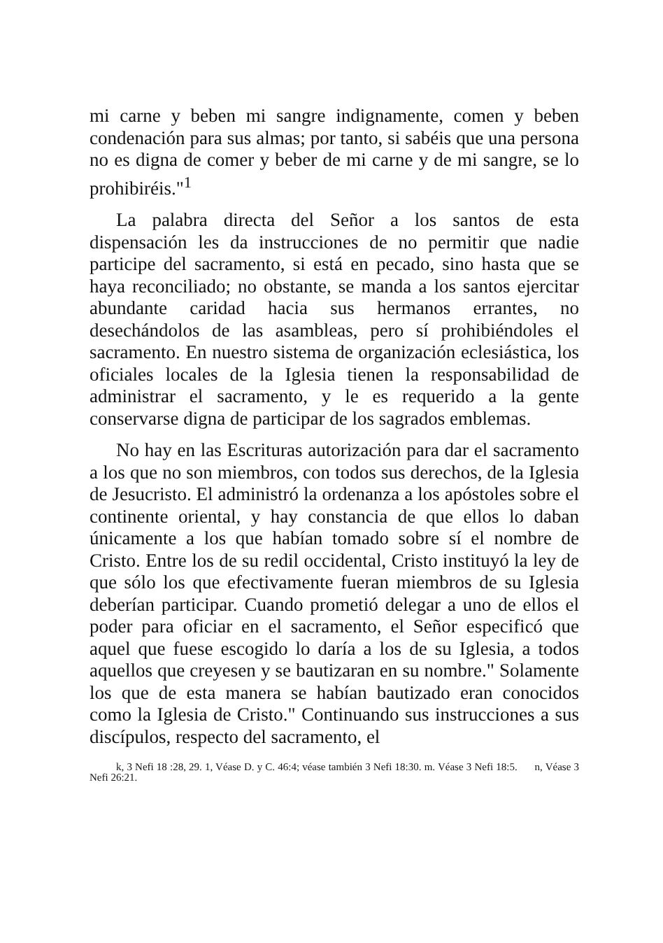mi carne y beben mi sangre indignamente, comen y beben condenación para sus almas; por tanto, si sabéis que una persona no es digna de comer y beber de mi carne y de mi sangre, se lo prohibiréis."<sup>1</sup>
La palabra directa del Señor a los santos de esta dispensación les da instrucciones de no permitir que nadie participe del sacramento, si está en pecado, sino hasta que se haya reconciliado; no obstante, se manda a los santos ejercitar abundante caridad hacia sus hermanos errantes, no desechándolos de las asambleas, pero sí prohibiéndoles el sacramento. En nuestro sistema de organización eclesiástica, los oficiales locales de la Iglesia tienen la responsabilidad de administrar el sacramento, y le es requerido a la gente conservarse digna de participar de los sagrados emblemas.
No hay en las Escrituras autorización para dar el sacramento a los que no son miembros, con todos sus derechos, de la Iglesia de Jesucristo. El administró la ordenanza a los apóstoles sobre el continente oriental, y hay constancia de que ellos lo daban únicamente a los que habían tomado sobre sí el nombre de Cristo. Entre los de su redil occidental, Cristo instituyó la ley de que sólo los que efectivamente fueran miembros de su Iglesia deberían participar. Cuando prometió delegar a uno de ellos el poder para oficiar en el sacramento, el Señor especificó que aquel que fuese escogido lo daría a los de su Iglesia, a todos aquellos que creyesen y se bautizaran en su nombre." Solamente los que de esta manera se habían bautizado eran conocidos como la Iglesia de Cristo." Continuando sus instrucciones a sus discípulos, respecto del sacramento, el
k, 3 Nefi 18 :28, 29. 1, Véase D. y C. 46:4; véase también 3 Nefi 18:30. m. Véase 3 Nefi 18:5. n, Véase 3 Nefi 26:21.